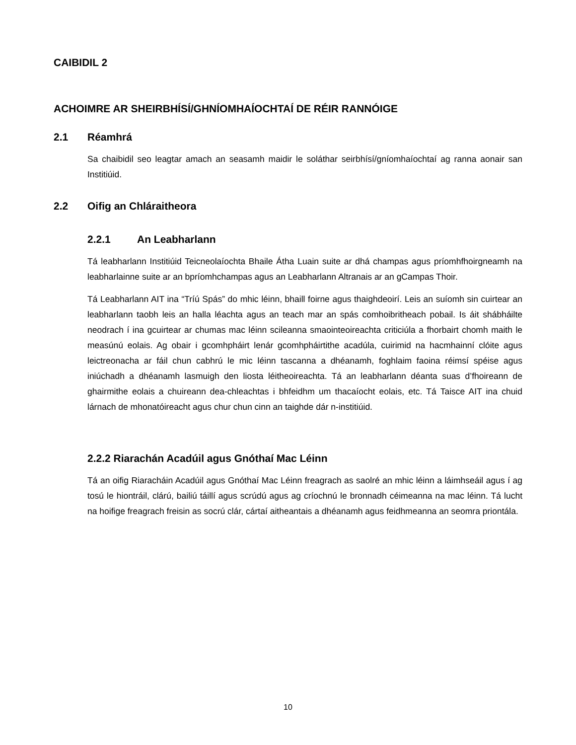CAIBIDIL 2
ACHOIMRE AR SHEIRBHÍSÍ/GHNÍOMHAÍOCHTAÍ DE RÉIR RANNÓIGE
2.1 Réamhrá
Sa chaibidil seo leagtar amach an seasamh maidir le soláthar seirbhísí/gníomhaíochtaí ag ranna aonair san Institiúid.
2.2 Oifig an Chláraitheora
2.2.1 An Leabharlann
Tá leabharlann Institiúid Teicneolaíochta Bhaile Átha Luain suite ar dhá champas agus príomhfhoirgneamh na leabharlainne suite ar an bpríomhchampas agus an Leabharlann Altranais ar an gCampas Thoir.
Tá Leabharlann AIT ina “Tríú Spás” do mhic léinn, bhaill foirne agus thaighdeoirí. Leis an suíomh sin cuirtear an leabharlann taobh leis an halla léachta agus an teach mar an spás comhoibritheach pobail. Is áit shábháilte neodrach í ina gcuirtear ar chumas mac léinn scileanna smaointeoireachta criticiúla a fhorbairt chomh maith le measúnú eolais. Ag obair i gcomhpháirt lenár gcomhpháirtithe acadúla, cuirimid na hacmhainní clóite agus leictreonacha ar fáil chun cabhrú le mic léinn tascanna a dhéanamh, foghlaim faoina réimsí spéise agus iniúchadh a dhéanamh lasmuigh den liosta léitheoireachta. Tá an leabharlann déanta suas d’fhoireann de ghairmithe eolais a chuireann dea-chleachtas i bhfeidhm um thacaíocht eolais, etc. Tá Taisce AIT ina chuid lárnach de mhonatóireacht agus chur chun cinn an taighde dár n-institiúid.
2.2.2 Riarachán Acadúil agus Gnóthaí Mac Léinn
Tá an oifig Riaracháin Acadúil agus Gnóthaí Mac Léinn freagrach as saolré an mhic léinn a láimhseáil agus í ag tosú le hiontráil, clárú, bailiú táillí agus scrúdú agus ag críochnú le bronnadh céimeanna na mac léinn. Tá lucht na hoifige freagrach freisin as socrú clár, cártaí aitheantais a dhéanamh agus feidhmeanna an seomra priontála.
10